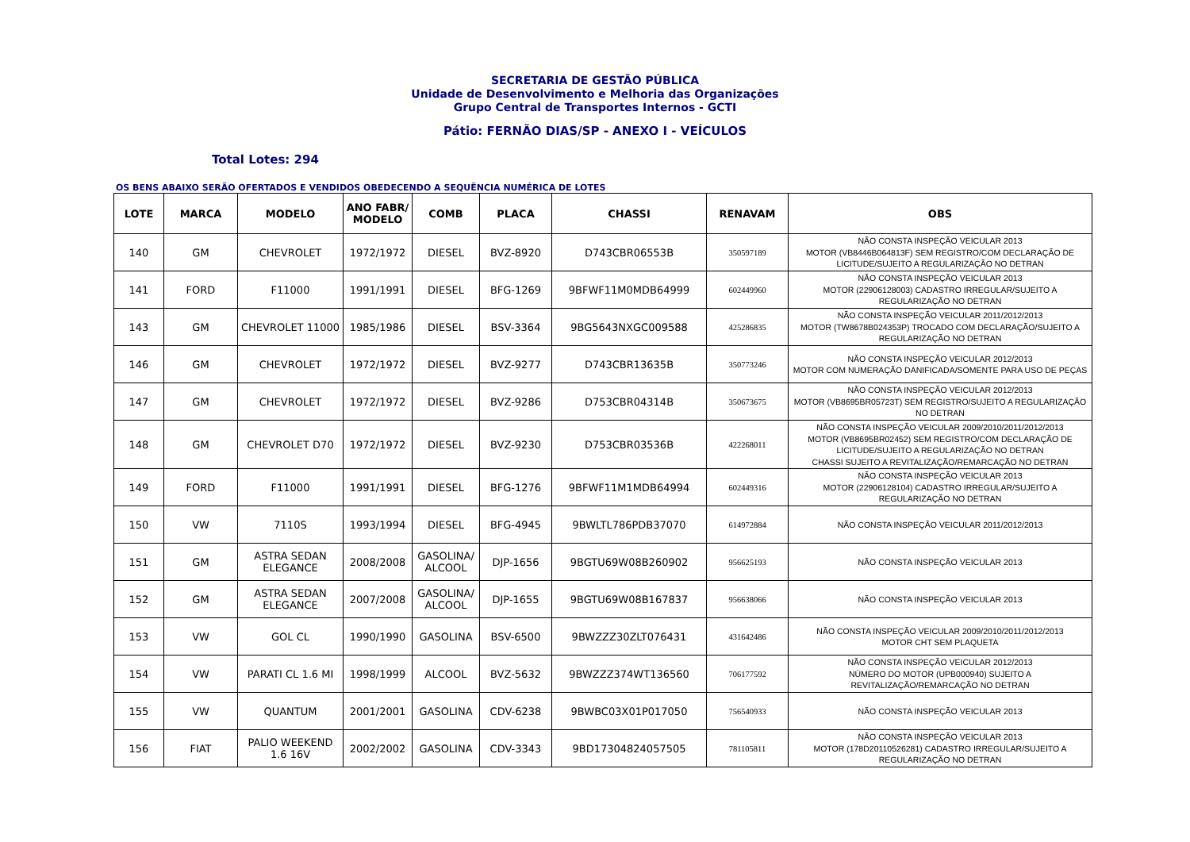SECRETARIA DE GESTÃO PÚBLICA
Unidade de Desenvolvimento e Melhoria das Organizações
Grupo Central de Transportes Internos - GCTI
Pátio: FERNÃO DIAS/SP - ANEXO I - VEÍCULOS
Total Lotes: 294
OS BENS ABAIXO SERÃO OFERTADOS E VENDIDOS OBEDECENDO A SEQUÊNCIA NUMÉRICA DE LOTES
| LOTE | MARCA | MODELO | ANO FABR/ MODELO | COMB | PLACA | CHASSI | RENAVAM | OBS |
| --- | --- | --- | --- | --- | --- | --- | --- | --- |
| 140 | GM | CHEVROLET | 1972/1972 | DIESEL | BVZ-8920 | D743CBR06553B | 350597189 | NÃO CONSTA INSPEÇÃO VEICULAR 2013 MOTOR (VB8446B064813F) SEM REGISTRO/COM DECLARAÇÃO DE LICITUDE/SUJEITO A REGULARIZAÇÃO NO DETRAN |
| 141 | FORD | F11000 | 1991/1991 | DIESEL | BFG-1269 | 9BFWF11M0MDB64999 | 602449960 | NÃO CONSTA INSPEÇÃO VEICULAR 2013 MOTOR (22906128003) CADASTRO IRREGULAR/SUJEITO A REGULARIZAÇÃO NO DETRAN |
| 143 | GM | CHEVROLET 11000 | 1985/1986 | DIESEL | BSV-3364 | 9BG5643NXGC009588 | 425286835 | NÃO CONSTA INSPEÇÃO VEICULAR 2011/2012/2013 MOTOR (TW8678B024353P) TROCADO COM DECLARAÇÃO/SUJEITO A REGULARIZAÇÃO NO DETRAN |
| 146 | GM | CHEVROLET | 1972/1972 | DIESEL | BVZ-9277 | D743CBR13635B | 350773246 | NÃO CONSTA INSPEÇÃO VEICULAR 2012/2013 MOTOR COM NUMERAÇÃO DANIFICADA/SOMENTE PARA USO DE PEÇAS |
| 147 | GM | CHEVROLET | 1972/1972 | DIESEL | BVZ-9286 | D753CBR04314B | 350673675 | NÃO CONSTA INSPEÇÃO VEICULAR 2012/2013 MOTOR (VB8695BR05723T) SEM REGISTRO/SUJEITO A REGULARIZAÇÃO NO DETRAN |
| 148 | GM | CHEVROLET D70 | 1972/1972 | DIESEL | BVZ-9230 | D753CBR03536B | 422268011 | NÃO CONSTA INSPEÇÃO VEICULAR 2009/2010/2011/2012/2013 MOTOR (VB8695BR02452) SEM REGISTRO/COM DECLARAÇÃO DE LICITUDE/SUJEITO A REGULARIZAÇÃO NO DETRAN CHASSI SUJEITO A REVITALIZAÇÃO/REMARCAÇÃO NO DETRAN |
| 149 | FORD | F11000 | 1991/1991 | DIESEL | BFG-1276 | 9BFWF11M1MDB64994 | 602449316 | NÃO CONSTA INSPEÇÃO VEICULAR 2013 MOTOR (22906128104) CADASTRO IRREGULAR/SUJEITO A REGULARIZAÇÃO NO DETRAN |
| 150 | VW | 7110S | 1993/1994 | DIESEL | BFG-4945 | 9BWLTL786PDB37070 | 614972884 | NÃO CONSTA INSPEÇÃO VEICULAR 2011/2012/2013 |
| 151 | GM | ASTRA SEDAN ELEGANCE | 2008/2008 | GASOLINA/ ALCOOL | DJP-1656 | 9BGTU69W08B260902 | 956625193 | NÃO CONSTA INSPEÇÃO VEICULAR 2013 |
| 152 | GM | ASTRA SEDAN ELEGANCE | 2007/2008 | GASOLINA/ ALCOOL | DJP-1655 | 9BGTU69W08B167837 | 956638066 | NÃO CONSTA INSPEÇÃO VEICULAR 2013 |
| 153 | VW | GOL CL | 1990/1990 | GASOLINA | BSV-6500 | 9BWZZZ30ZLT076431 | 431642486 | NÃO CONSTA INSPEÇÃO VEICULAR 2009/2010/2011/2012/2013 MOTOR CHT SEM PLAQUETA |
| 154 | VW | PARATI CL 1.6 MI | 1998/1999 | ALCOOL | BVZ-5632 | 9BWZZZ374WT136560 | 706177592 | NÃO CONSTA INSPEÇÃO VEICULAR 2012/2013 NÚMERO DO MOTOR (UPB000940) SUJEITO A REVITALIZAÇÃO/REMARCAÇÃO NO DETRAN |
| 155 | VW | QUANTUM | 2001/2001 | GASOLINA | CDV-6238 | 9BWBC03X01P017050 | 756540933 | NÃO CONSTA INSPEÇÃO VEICULAR 2013 |
| 156 | FIAT | PALIO WEEKEND 1.6 16V | 2002/2002 | GASOLINA | CDV-3343 | 9BD17304824057505 | 781105811 | NÃO CONSTA INSPEÇÃO VEICULAR 2013 MOTOR (178D20110526281) CADASTRO IRREGULAR/SUJEITO A REGULARIZAÇÃO NO DETRAN |